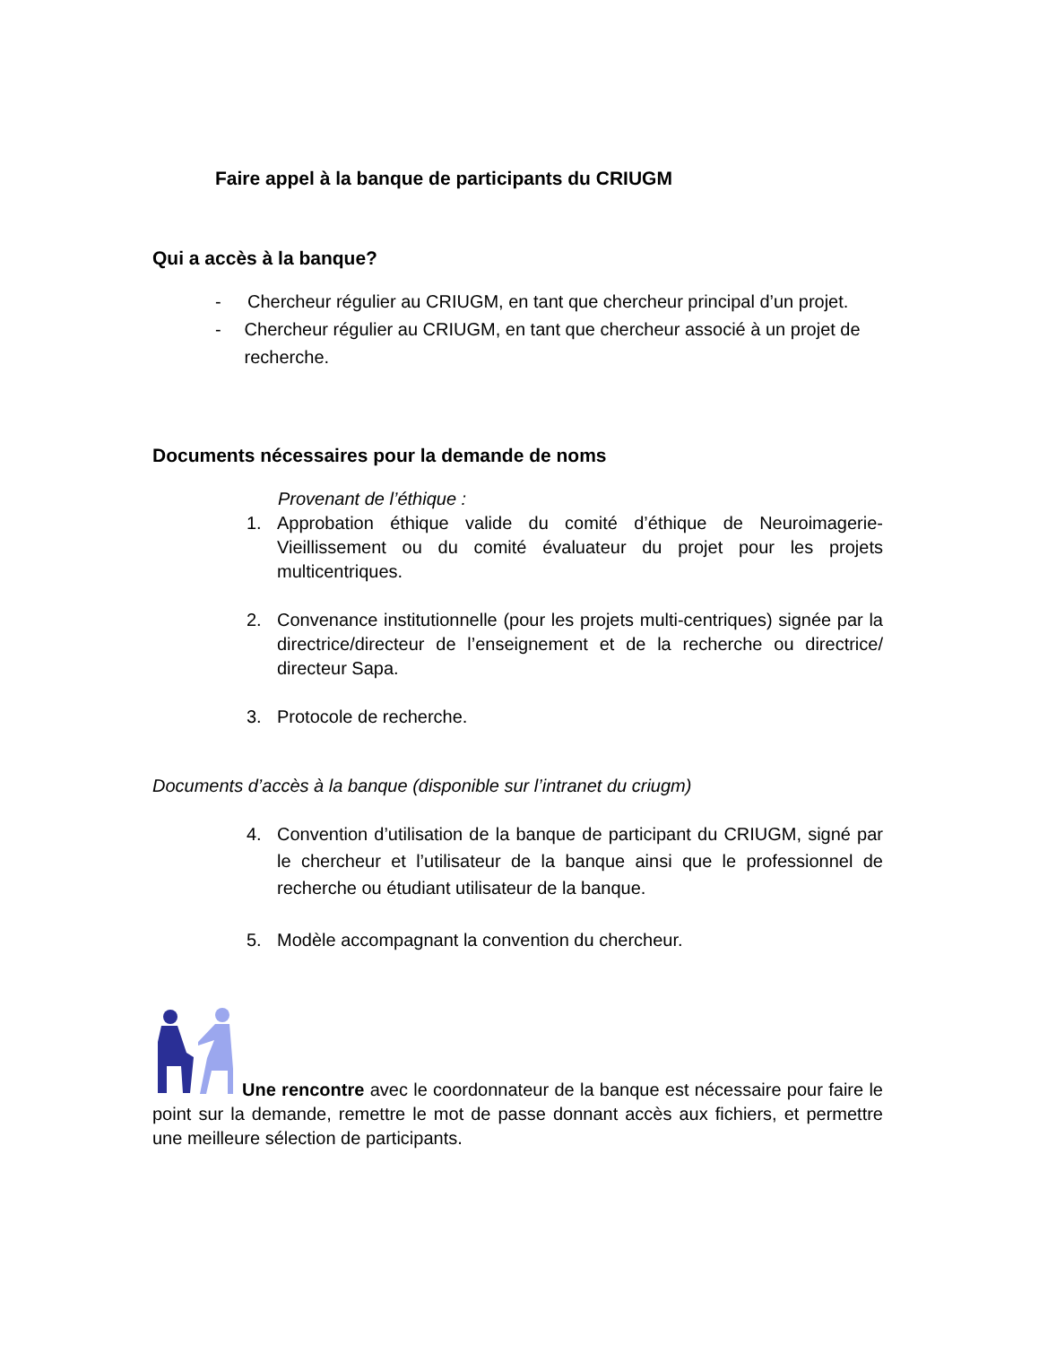Faire appel à la banque de participants du CRIUGM
Qui a accès à la banque?
- Chercheur régulier au CRIUGM, en tant que chercheur principal d’un projet.
- Chercheur régulier au CRIUGM, en tant que chercheur associé à un projet de recherche.
Documents nécessaires pour la demande de noms
Provenant de l’éthique :
1. Approbation éthique valide du comité d’éthique de Neuroimagerie-Vieillissement ou du comité évaluateur du projet pour les projets multicentriques.
2. Convenance institutionnelle (pour les projets multi-centriques) signée par la directrice/directeur de l’enseignement et de la recherche ou directrice/ directeur Sapa.
3. Protocole de recherche.
Documents d’accès à la banque (disponible sur l’intranet du criugm)
4. Convention d’utilisation de la banque de participant du CRIUGM, signé par le chercheur et l’utilisateur de la banque ainsi que le professionnel de recherche ou étudiant utilisateur de la banque.
5. Modèle accompagnant la convention du chercheur.
Une rencontre avec le coordonnateur de la banque est nécessaire pour faire le point sur la demande, remettre le mot de passe donnant accès aux fichiers, et permettre une meilleure sélection de participants.